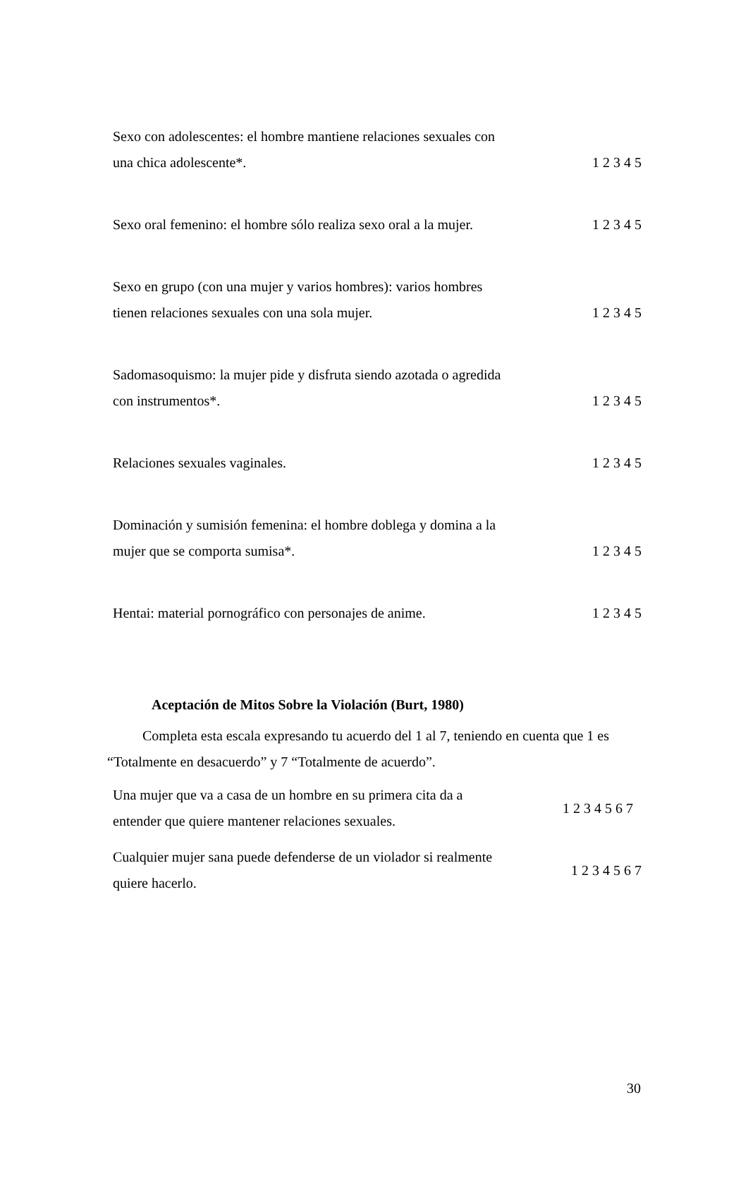| Sexo con adolescentes: el hombre mantiene relaciones sexuales con una chica adolescente*. | 1 2 3 4 5 |
| Sexo oral femenino: el hombre sólo realiza sexo oral a la mujer. | 1 2 3 4 5 |
| Sexo en grupo (con una mujer y varios hombres): varios hombres tienen relaciones sexuales con una sola mujer. | 1 2 3 4 5 |
| Sadomasoquismo: la mujer pide y disfruta siendo azotada o agredida con instrumentos*. | 1 2 3 4 5 |
| Relaciones sexuales vaginales. | 1 2 3 4 5 |
| Dominación y sumisión femenina: el hombre doblega y domina a la mujer que se comporta sumisa*. | 1 2 3 4 5 |
| Hentai: material pornográfico con personajes de anime. | 1 2 3 4 5 |
Aceptación de Mitos Sobre la Violación (Burt, 1980)
Completa esta escala expresando tu acuerdo del 1 al 7, teniendo en cuenta que 1 es “Totalmente en desacuerdo” y 7 “Totalmente de acuerdo”.
| Una mujer que va a casa de un hombre en su primera cita da a entender que quiere mantener relaciones sexuales. | 1 2 3 4 5 6 7 |
| Cualquier mujer sana puede defenderse de un violador si realmente quiere hacerlo. | 1 2 3 4 5 6 7 |
30